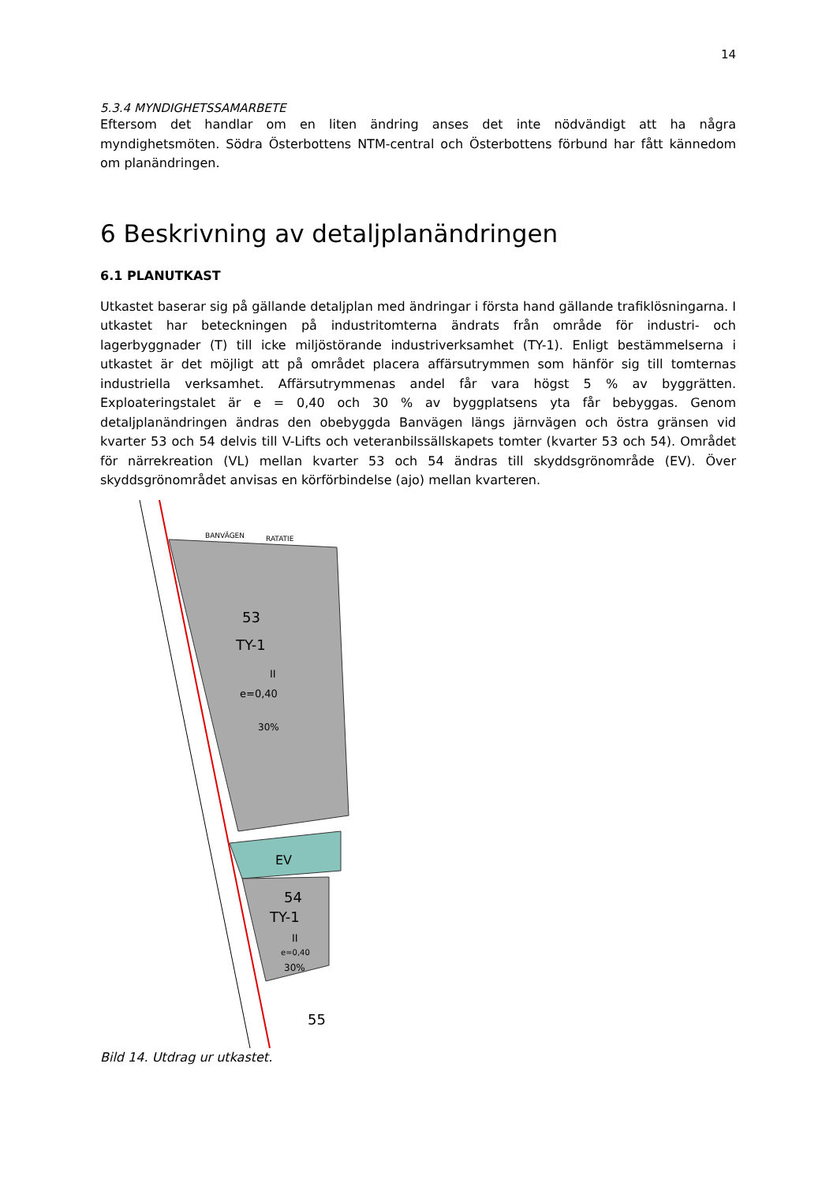14
5.3.4 MYNDIGHETSSAMARBETE
Eftersom det handlar om en liten ändring anses det inte nödvändigt att ha några myndighetsmöten. Södra Österbottens NTM-central och Österbottens förbund har fått kännedom om planändringen.
6 Beskrivning av detaljplanändringen
6.1 PLANUTKAST
Utkastet baserar sig på gällande detaljplan med ändringar i första hand gällande trafiklösningarna. I utkastet har beteckningen på industritomterna ändrats från område för industri- och lagerbyggnader (T) till icke miljöstörande industriverksamhet (TY-1). Enligt bestämmelserna i utkastet är det möjligt att på området placera affärsutrymmen som hänför sig till tomternas industriella verksamhet. Affärsutrymmenas andel får vara högst 5 % av byggrätten. Exploateringstalet är e = 0,40 och 30 % av byggplatsens yta får bebyggas. Genom detaljplanändringen ändras den obebyggda Banvägen längs järnvägen och östra gränsen vid kvarter 53 och 54 delvis till V-Lifts och veteranbilssällskapets tomter (kvarter 53 och 54). Området för närrekreation (VL) mellan kvarter 53 och 54 ändras till skyddsgrönområde (EV). Över skyddsgrönområdet anvisas en körförbindelse (ajo) mellan kvarteren.
53
TY-1
II
e=0,40
30%
EV
54
TY-1
II
e=0,40
30%
55
BANVÄGEN
RATATIE
Bild 14. Utdrag ur utkastet.